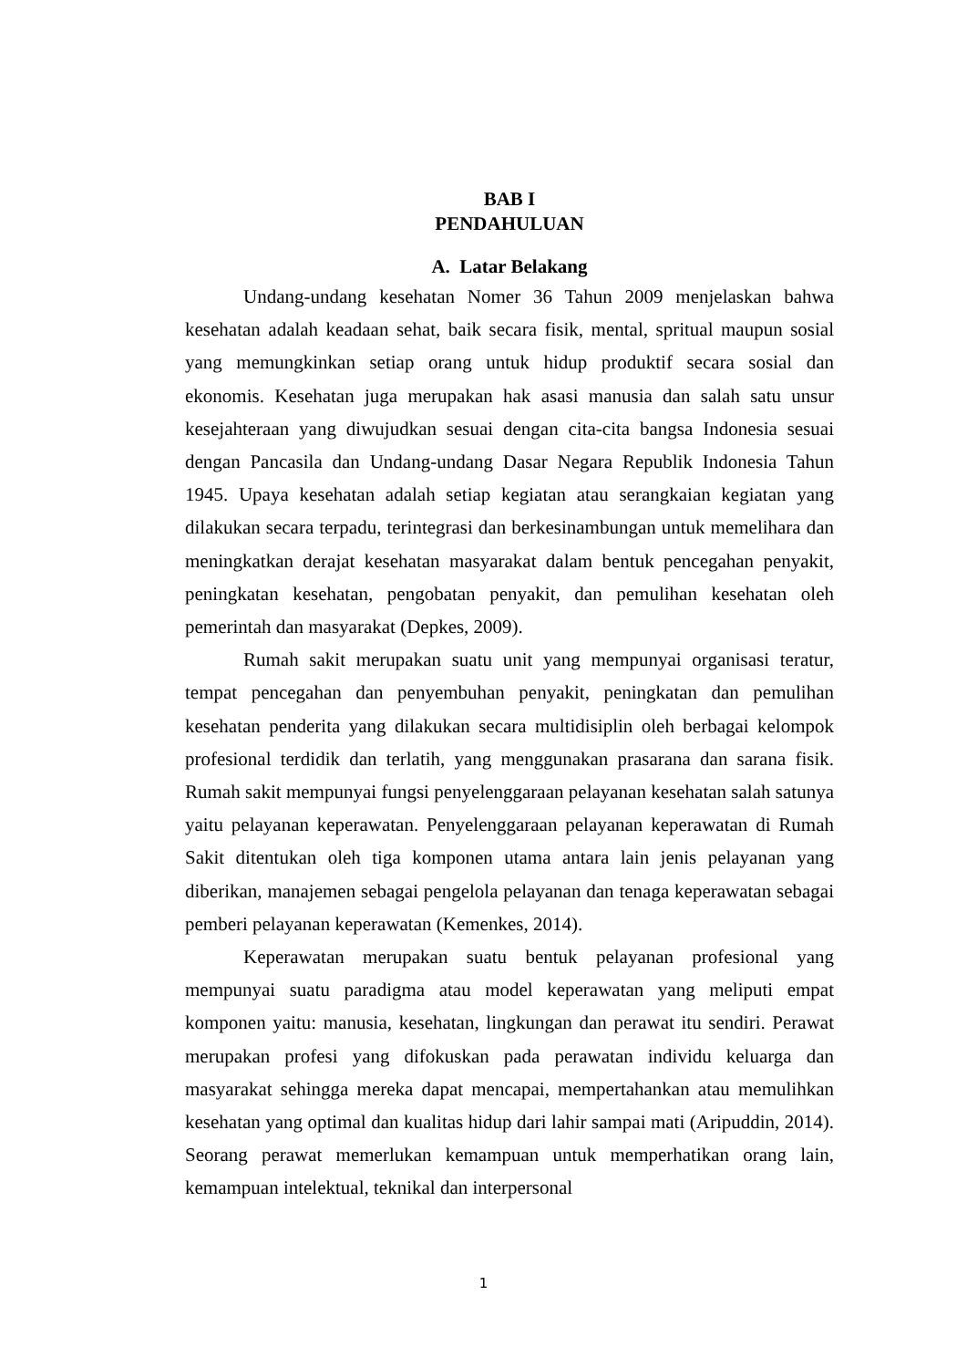BAB I
PENDAHULUAN
A. Latar Belakang
Undang-undang kesehatan Nomer 36 Tahun 2009 menjelaskan bahwa kesehatan adalah keadaan sehat, baik secara fisik, mental, spritual maupun sosial yang memungkinkan setiap orang untuk hidup produktif secara sosial dan ekonomis. Kesehatan juga merupakan hak asasi manusia dan salah satu unsur kesejahteraan yang diwujudkan sesuai dengan cita-cita bangsa Indonesia sesuai dengan Pancasila dan Undang-undang Dasar Negara Republik Indonesia Tahun 1945. Upaya kesehatan adalah setiap kegiatan atau serangkaian kegiatan yang dilakukan secara terpadu, terintegrasi dan berkesinambungan untuk memelihara dan meningkatkan derajat kesehatan masyarakat dalam bentuk pencegahan penyakit, peningkatan kesehatan, pengobatan penyakit, dan pemulihan kesehatan oleh pemerintah dan masyarakat (Depkes, 2009).
Rumah sakit merupakan suatu unit yang mempunyai organisasi teratur, tempat pencegahan dan penyembuhan penyakit, peningkatan dan pemulihan kesehatan penderita yang dilakukan secara multidisiplin oleh berbagai kelompok profesional terdidik dan terlatih, yang menggunakan prasarana dan sarana fisik. Rumah sakit mempunyai fungsi penyelenggaraan pelayanan kesehatan salah satunya yaitu pelayanan keperawatan. Penyelenggaraan pelayanan keperawatan di Rumah Sakit ditentukan oleh tiga komponen utama antara lain jenis pelayanan yang diberikan, manajemen sebagai pengelola pelayanan dan tenaga keperawatan sebagai pemberi pelayanan keperawatan (Kemenkes, 2014).
Keperawatan merupakan suatu bentuk pelayanan profesional yang mempunyai suatu paradigma atau model keperawatan yang meliputi empat komponen yaitu: manusia, kesehatan, lingkungan dan perawat itu sendiri. Perawat merupakan profesi yang difokuskan pada perawatan individu keluarga dan masyarakat sehingga mereka dapat mencapai, mempertahankan atau memulihkan kesehatan yang optimal dan kualitas hidup dari lahir sampai mati (Aripuddin, 2014). Seorang perawat memerlukan kemampuan untuk memperhatikan orang lain, kemampuan intelektual, teknikal dan interpersonal
1